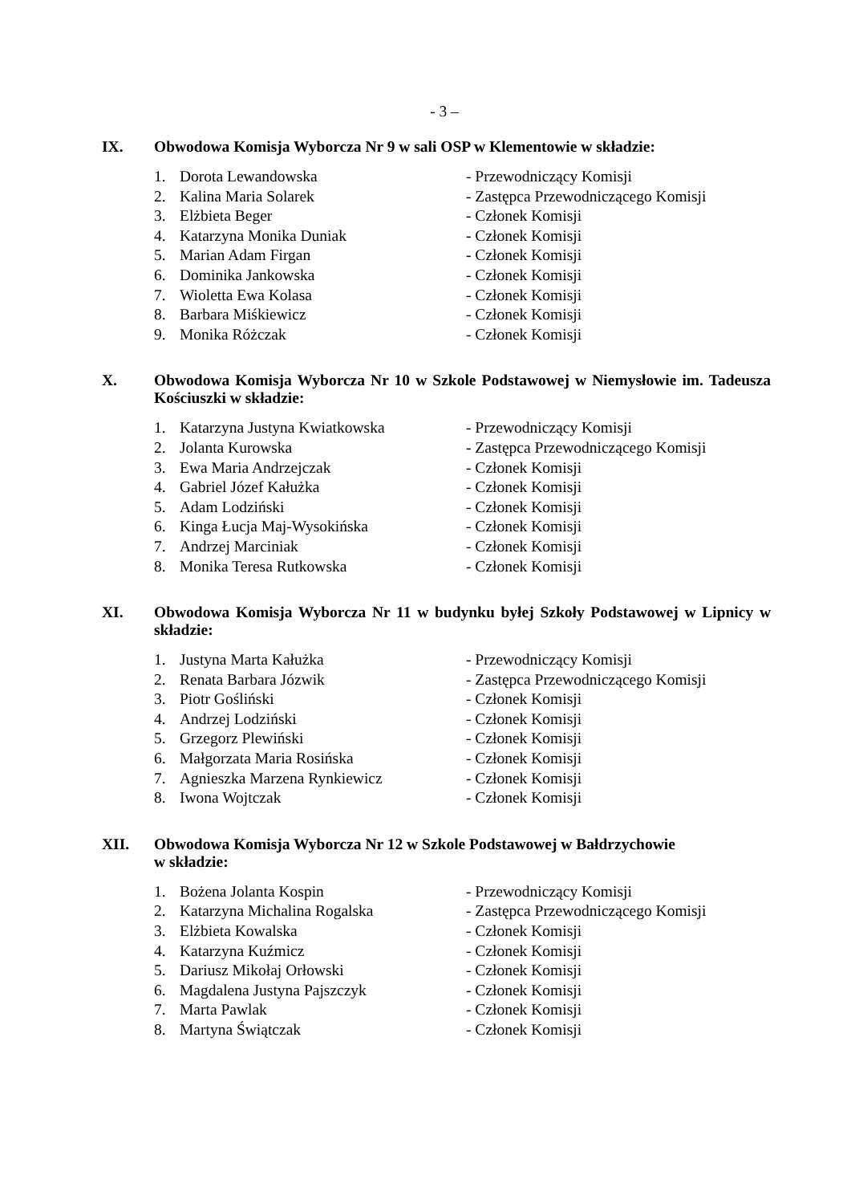- 3 –
IX. Obwodowa Komisja Wyborcza Nr 9 w sali OSP w Klementowie w składzie:
1. Dorota Lewandowska - Przewodniczący Komisji
2. Kalina Maria Solarek - Zastępca Przewodniczącego Komisji
3. Elżbieta Beger - Członek Komisji
4. Katarzyna Monika Duniak - Członek Komisji
5. Marian Adam Firgan - Członek Komisji
6. Dominika Jankowska - Członek Komisji
7. Wioletta Ewa Kolasa - Członek Komisji
8. Barbara Miśkiewicz - Członek Komisji
9. Monika Różczak - Członek Komisji
X. Obwodowa Komisja Wyborcza Nr 10 w Szkole Podstawowej w Niemysłowie im. Tadeusza Kościuszki w składzie:
1. Katarzyna Justyna Kwiatkowska - Przewodniczący Komisji
2. Jolanta Kurowska - Zastępca Przewodniczącego Komisji
3. Ewa Maria Andrzejczak - Członek Komisji
4. Gabriel Józef Kałużka - Członek Komisji
5. Adam Lodziński - Członek Komisji
6. Kinga Łucja Maj-Wysokińska - Członek Komisji
7. Andrzej Marciniak - Członek Komisji
8. Monika Teresa Rutkowska - Członek Komisji
XI. Obwodowa Komisja Wyborcza Nr 11 w budynku byłej Szkoły Podstawowej w Lipnicy w składzie:
1. Justyna Marta Kałużka - Przewodniczący Komisji
2. Renata Barbara Józwik - Zastępca Przewodniczącego Komisji
3. Piotr Gośliński - Członek Komisji
4. Andrzej Lodziński - Członek Komisji
5. Grzegorz Plewiński - Członek Komisji
6. Małgorzata Maria Rosińska - Członek Komisji
7. Agnieszka Marzena Rynkiewicz - Członek Komisji
8. Iwona Wojtczak - Członek Komisji
XII. Obwodowa Komisja Wyborcza Nr 12 w Szkole Podstawowej w Bałdrzychowie
w składzie:
1. Bożena Jolanta Kospin - Przewodniczący Komisji
2. Katarzyna Michalina Rogalska - Zastępca Przewodniczącego Komisji
3. Elżbieta Kowalska - Członek Komisji
4. Katarzyna Kuźmicz - Członek Komisji
5. Dariusz Mikołaj Orłowski - Członek Komisji
6. Magdalena Justyna Pajszczyk - Członek Komisji
7. Marta Pawlak - Członek Komisji
8. Martyna Świątczak - Członek Komisji